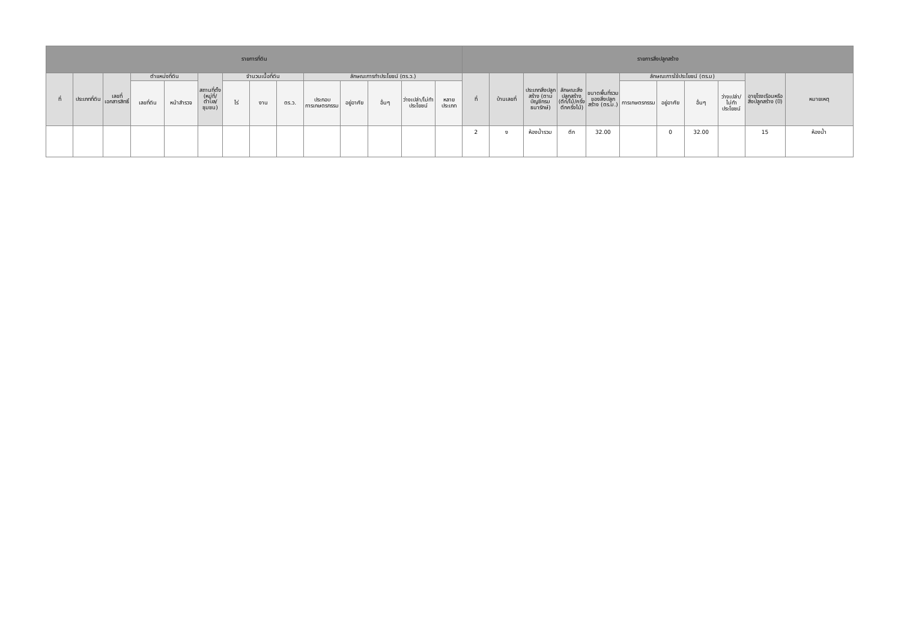| รายการที่ดิน | | | | | | | | | | | | | | รายการสิ่งปลูกสร้าง | | | | | | | | | | |
| --- | --- | --- | --- | --- | --- | --- | --- | --- | --- | --- | --- | --- | --- | --- | --- | --- | --- | --- | --- | --- | --- | --- | --- | --- |
| ที่ | ประเภทที่ดิน | เลขที่เอกสารสิทธิ์ | ตำแหน่งที่ดิน | | สถานที่ตั้ง (หมู่ที่/ตำบล/ชุมชน) | จำนวนเนื้อที่ดิน | | | ลักษณะการทำประโยชน์ (ตร.ว.) | | | | | ที่ | บ้านเลขที่ | ประเภทสิ่งปลูกสร้าง (ตามบัญชีกรมธนารักษ์) | ลักษณะสิ่งปลูกสร้าง (ตึก/ไม้/ครึ่งตึกครึ่งไม้) | ขนาดพื้นที่รวมของสิ่งปลูกสร้าง (ตร.ม.) | ลักษณะการใช้ประโยชน์ (ตร.ม) | | | | อายุโรงเรือนหรือสิ่งปลูกสร้าง (ปี) | หมายเหตุ |
| | | | เลขที่ดิน | หน้าสำรวจ | | ไร่ | งาน | ตร.ว. | ประกอบการเกษตรกรรม | อยู่อาศัย | อื่นๆ | ว่างเปล่า/ไม่ทำประโยชน์ | หลายประเภท | | | | | | การเกษตรกรรม | อยู่อาศัย | อื่นๆ | ว่างเปล่า/ไม่ทำประโยชน์ | | |
| | | | | | | | | | | | | | | 2 | ง | ห้องน้ำรวม | ตึก | 32.00 | | 0 | 32.00 | | 15 | ห้องน้ำ |